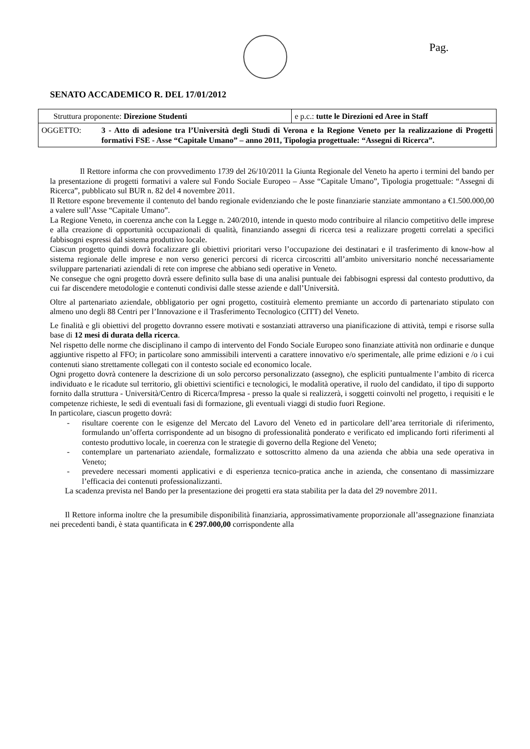Pag.
SENATO ACCADEMICO R. DEL 17/01/2012
| Struttura proponente: Direzione Studenti | e p.c.: tutte le Direzioni ed Aree in Staff |
| OGGETTO: 3 - Atto di adesione tra l’Università degli Studi di Verona e la Regione Veneto per la realizzazione di Progetti formativi FSE - Asse “Capitale Umano” – anno 2011, Tipologia progettuale: “Assegni di Ricerca”. | |
Il Rettore informa che con provvedimento 1739 del 26/10/2011 la Giunta Regionale del Veneto ha aperto i termini del bando per la presentazione di progetti formativi a valere sul Fondo Sociale Europeo – Asse “Capitale Umano”, Tipologia progettuale: “Assegni di Ricerca”, pubblicato sul BUR n. 82 del 4 novembre 2011.
Il Rettore espone brevemente il contenuto del bando regionale evidenziando che le poste finanziarie stanziate ammontano a €1.500.000,00 a valere sull’Asse “Capitale Umano”.
La Regione Veneto, in coerenza anche con la Legge n. 240/2010, intende in questo modo contribuire al rilancio competitivo delle imprese e alla creazione di opportunità occupazionali di qualità, finanziando assegni di ricerca tesi a realizzare progetti correlati a specifici fabbisogni espressi dal sistema produttivo locale.
Ciascun progetto quindi dovrà focalizzare gli obiettivi prioritari verso l’occupazione dei destinatari e il trasferimento di know-how al sistema regionale delle imprese e non verso generici percorsi di ricerca circoscritti all’ambito universitario nonché necessariamente sviluppare partenariati aziendali di rete con imprese che abbiano sedi operative in Veneto.
Ne consegue che ogni progetto dovrà essere definito sulla base di una analisi puntuale dei fabbisogni espressi dal contesto produttivo, da cui far discendere metodologie e contenuti condivisi dalle stesse aziende e dall’Università.
Oltre al partenariato aziendale, obbligatorio per ogni progetto, costituirà elemento premiante un accordo di partenariato stipulato con almeno uno degli 88 Centri per l’Innovazione e il Trasferimento Tecnologico (CITT) del Veneto.
Le finalità e gli obiettivi del progetto dovranno essere motivati e sostanziati attraverso una pianificazione di attività, tempi e risorse sulla base di 12 mesi di durata della ricerca.
Nel rispetto delle norme che disciplinano il campo di intervento del Fondo Sociale Europeo sono finanziate attività non ordinarie e dunque aggiuntive rispetto al FFO; in particolare sono ammissibili interventi a carattere innovativo e/o sperimentale, alle prime edizioni e /o i cui contenuti siano strettamente collegati con il contesto sociale ed economico locale.
Ogni progetto dovrà contenere la descrizione di un solo percorso personalizzato (assegno), che espliciti puntualmente l’ambito di ricerca individuato e le ricadute sul territorio, gli obiettivi scientifici e tecnologici, le modalità operative, il ruolo del candidato, il tipo di supporto fornito dalla struttura - Università/Centro di Ricerca/Impresa - presso la quale si realizzerà, i soggetti coinvolti nel progetto, i requisiti e le competenze richieste, le sedi di eventuali fasi di formazione, gli eventuali viaggi di studio fuori Regione.
In particolare, ciascun progetto dovrà:
- risultare coerente con le esigenze del Mercato del Lavoro del Veneto ed in particolare dell’area territoriale di riferimento, formulando un’offerta corrispondente ad un bisogno di professionalità ponderato e verificato ed implicando forti riferimenti al contesto produttivo locale, in coerenza con le strategie di governo della Regione del Veneto;
- contemplare un partenariato aziendale, formalizzato e sottoscritto almeno da una azienda che abbia una sede operativa in Veneto;
- prevedere necessari momenti applicativi e di esperienza tecnico-pratica anche in azienda, che consentano di massimizzare l’efficacia dei contenuti professionalizzanti.
La scadenza prevista nel Bando per la presentazione dei progetti era stata stabilita per la data del 29 novembre 2011.
Il Rettore informa inoltre che la presumibile disponibilità finanziaria, approssimativamente proporzionale all’assegnazione finanziata nei precedenti bandi, è stata quantificata in € 297.000,00 corrispondente alla